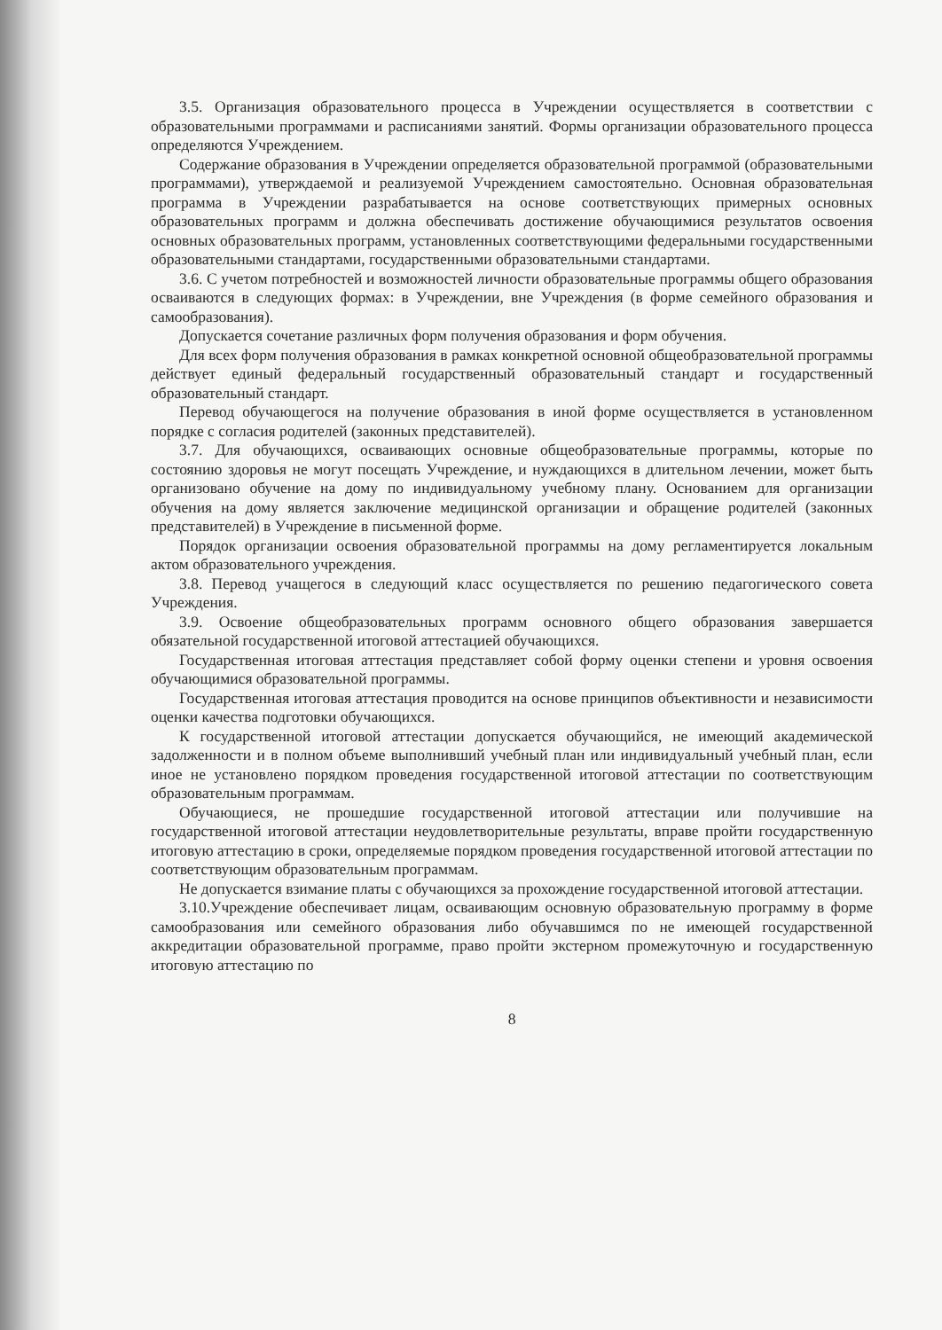3.5. Организация образовательного процесса в Учреждении осуществляется в соответствии с образовательными программами и расписаниями занятий. Формы организации образовательного процесса определяются Учреждением.
Содержание образования в Учреждении определяется образовательной программой (образовательными программами), утверждаемой и реализуемой Учреждением самостоятельно. Основная образовательная программа в Учреждении разрабатывается на основе соответствующих примерных основных образовательных программ и должна обеспечивать достижение обучающимися результатов освоения основных образовательных программ, установленных соответствующими федеральными государственными образовательными стандартами, государственными образовательными стандартами.
3.6. С учетом потребностей и возможностей личности образовательные программы общего образования осваиваются в следующих формах: в Учреждении, вне Учреждения (в форме семейного образования и самообразования).
Допускается сочетание различных форм получения образования и форм обучения.
Для всех форм получения образования в рамках конкретной основной общеобразовательной программы действует единый федеральный государственный образовательный стандарт и государственный образовательный стандарт.
Перевод обучающегося на получение образования в иной форме осуществляется в установленном порядке с согласия родителей (законных представителей).
3.7. Для обучающихся, осваивающих основные общеобразовательные программы, которые по состоянию здоровья не могут посещать Учреждение, и нуждающихся в длительном лечении, может быть организовано обучение на дому по индивидуальному учебному плану. Основанием для организации обучения на дому является заключение медицинской организации и обращение родителей (законных представителей) в Учреждение в письменной форме.
Порядок организации освоения образовательной программы на дому регламентируется локальным актом образовательного учреждения.
3.8. Перевод учащегося в следующий класс осуществляется по решению педагогического совета Учреждения.
3.9. Освоение общеобразовательных программ основного общего образования завершается обязательной государственной итоговой аттестацией обучающихся.
Государственная итоговая аттестация представляет собой форму оценки степени и уровня освоения обучающимися образовательной программы.
Государственная итоговая аттестация проводится на основе принципов объективности и независимости оценки качества подготовки обучающихся.
К государственной итоговой аттестации допускается обучающийся, не имеющий академической задолженности и в полном объеме выполнивший учебный план или индивидуальный учебный план, если иное не установлено порядком проведения государственной итоговой аттестации по соответствующим образовательным программам.
Обучающиеся, не прошедшие государственной итоговой аттестации или получившие на государственной итоговой аттестации неудовлетворительные результаты, вправе пройти государственную итоговую аттестацию в сроки, определяемые порядком проведения государственной итоговой аттестации по соответствующим образовательным программам.
Не допускается взимание платы с обучающихся за прохождение государственной итоговой аттестации.
3.10.Учреждение обеспечивает лицам, осваивающим основную образовательную программу в форме самообразования или семейного образования либо обучавшимся по не имеющей государственной аккредитации образовательной программе, право пройти экстерном промежуточную и государственную итоговую аттестацию по
8